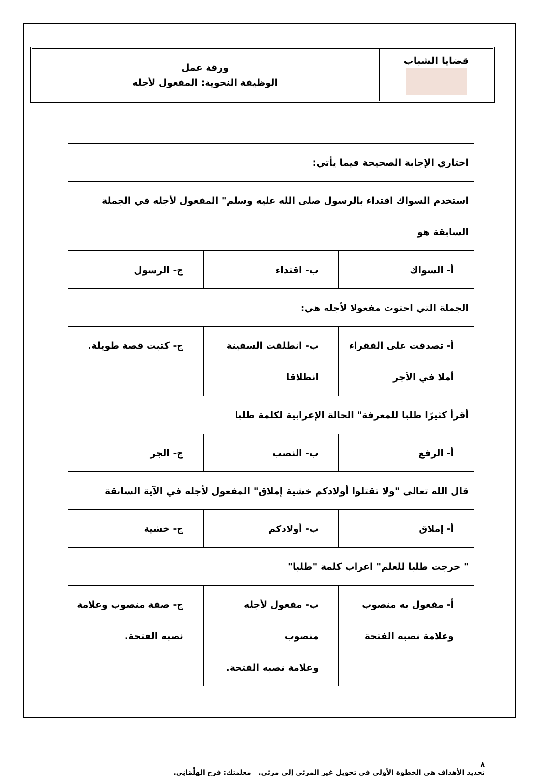قضايا الشباب
ورقة عمل
الوظيفة النحوية: المفعول لأجله
| اختاري الإجابة الصحيحة فيما يأتي: | | |
| استخدم السواك اقتداء بالرسول صلى الله عليه وسلم" المفعول لأجله في الجملة السابقة هو | | |
| أ- السواك | ب- اقتداء | ج- الرسول |
| الجملة التي احتوت مفعولا لأجله هي: | | |
| أ- تصدقت على الفقراء أملا في الأجر | ب- انطلقت السفينة انطلاقا | ج- كتبت قصة طويلة. |
| أقرأ كثيرًا طلبا للمعرفة" الحالة الإعرابية لكلمة طلبا | | |
| أ- الرفع | ب- النصب | ج- الجر |
| قال الله تعالى "ولا تقتلوا أولادكم خشية إملاق" المفعول لأجله في الآية السابقة | | |
| أ- إملاق | ب- أولادكم | ج- خشية |
| " خرجت طلبا للعلم" اعراب كلمة "طلبا" | | |
| أ- مفعول به منصوب وعلامة نصبه الفتحة | ب- مفعول لأجله منصوب وعلامة نصبه الفتحة. | ج- صفة منصوب وعلامة نصبه الفتحة. |
٨
تحديد الأهداف هي الخطوة الأولى في تحويل غير المرئي إلى مرئي. معلمتك: فرح الهِلْمَانِي.